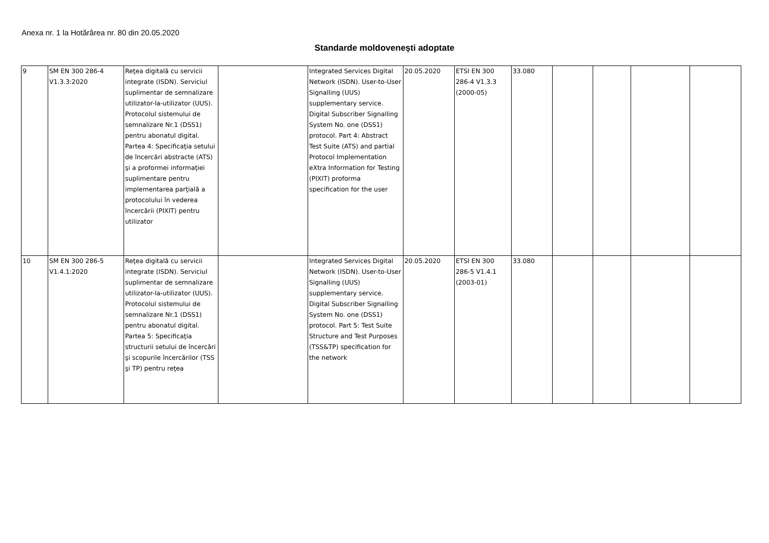Anexa nr. 1 la Hotărârea nr. 80 din 20.05.2020
Standarde moldovenești adoptate
| 9 | SM EN 300 286-4 V1.3.3:2020 | Reţea digitală cu servicii integrate (ISDN). Serviciul suplimentar de semnalizare utilizator-la-utilizator (UUS). Protocolul sistemului de semnalizare Nr.1 (DSS1) pentru abonatul digital. Partea 4: Specificaţia setului de încercări abstracte (ATS) şi a proformei informaţiei suplimentare pentru implementarea parţială a protocolului în vederea încercării (PIXIT) pentru utilizator | | Integrated Services Digital Network (ISDN). User-to-User Signalling (UUS) supplementary service. Digital Subscriber Signalling System No. one (DSS1) protocol. Part 4: Abstract Test Suite (ATS) and partial Protocol Implementation eXtra Information for Testing (PIXIT) proforma specification for the user | 20.05.2020 | ETSI EN 300 286-4 V1.3.3 (2000-05) | 33.080 | | | | |
| 10 | SM EN 300 286-5 V1.4.1:2020 | Reţea digitală cu servicii integrate (ISDN). Serviciul suplimentar de semnalizare utilizator-la-utilizator (UUS). Protocolul sistemului de semnalizare Nr.1 (DSS1) pentru abonatul digital. Partea 5: Specificaţia structurii setului de încercări şi scopurile încercărilor (TSS şi TP) pentru reţea | | Integrated Services Digital Network (ISDN). User-to-User Signalling (UUS) supplementary service. Digital Subscriber Signalling System No. one (DSS1) protocol. Part 5: Test Suite Structure and Test Purposes (TSS&TP) specification for the network | 20.05.2020 | ETSI EN 300 286-5 V1.4.1 (2003-01) | 33.080 | | | | |